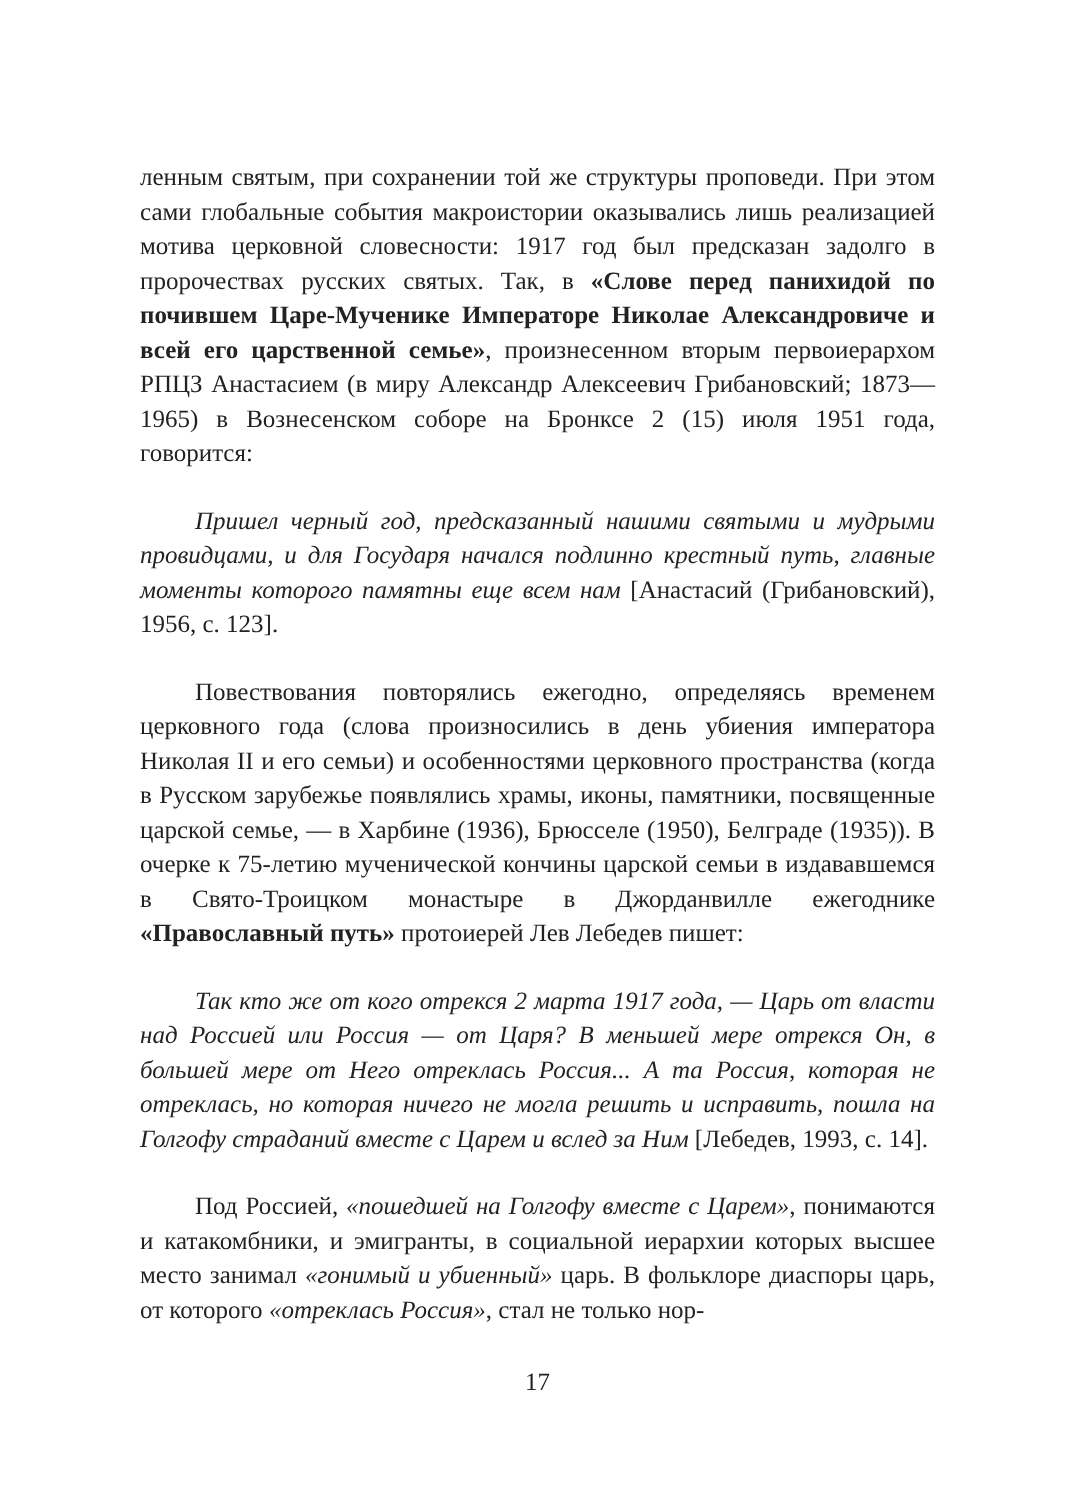ленным святым, при сохранении той же структуры проповеди. При этом сами глобальные события макроистории оказывались лишь реализацией мотива церковной словесности: 1917 год был предсказан задолго в пророчествах русских святых. Так, в «Слове перед панихидой по почившем Царе-Мученике Императоре Николае Александровиче и всей его царственной семье», произнесенном вторым первоиерархом РПЦЗ Анастасием (в миру Александр Алексеевич Грибановский; 1873—1965) в Вознесенском соборе на Бронксе 2 (15) июля 1951 года, говорится:
Пришел черный год, предсказанный нашими святыми и мудрыми провидцами, и для Государя начался подлинно крестный путь, главные моменты которого памятны еще всем нам [Анастасий (Грибановский), 1956, с. 123].
Повествования повторялись ежегодно, определяясь временем церковного года (слова произносились в день убиения императора Николая II и его семьи) и особенностями церковного пространства (когда в Русском зарубежье появлялись храмы, иконы, памятники, посвященные царской семье, — в Харбине (1936), Брюсселе (1950), Белграде (1935)). В очерке к 75-летию мученической кончины царской семьи в издававшемся в Свято-Троицком монастыре в Джорданвилле ежегоднике «Православный путь» протоиерей Лев Лебедев пишет:
Так кто же от кого отрекся 2 марта 1917 года, — Царь от власти над Россией или Россия — от Царя? В меньшей мере отрекся Он, в большей мере от Него отреклась Россия... А та Россия, которая не отреклась, но которая ничего не могла решить и исправить, пошла на Голгофу страданий вместе с Царем и вслед за Ним [Лебедев, 1993, с. 14].
Под Россией, «пошедшей на Голгофу вместе с Царем», понимаются и катакомбники, и эмигранты, в социальной иерархии которых высшее место занимал «гонимый и убиенный» царь. В фольклоре диаспоры царь, от которого «отреклась Россия», стал не только нор-
17